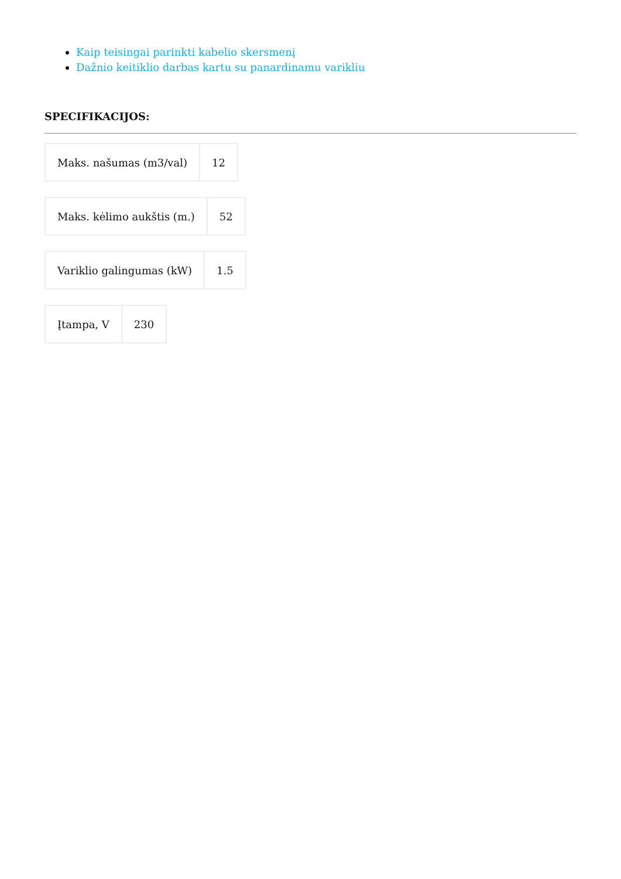Kaip teisingai parinkti kabelio skersmenį
Dažnio keitiklio darbas kartu su panardinamu varikliu
SPECIFIKACIJOS:
| Maks. našumas (m3/val) | 12 |
| Maks. kėlimo aukštis (m.) | 52 |
| Variklio galingumas (kW) | 1.5 |
| Įtampa, V | 230 |